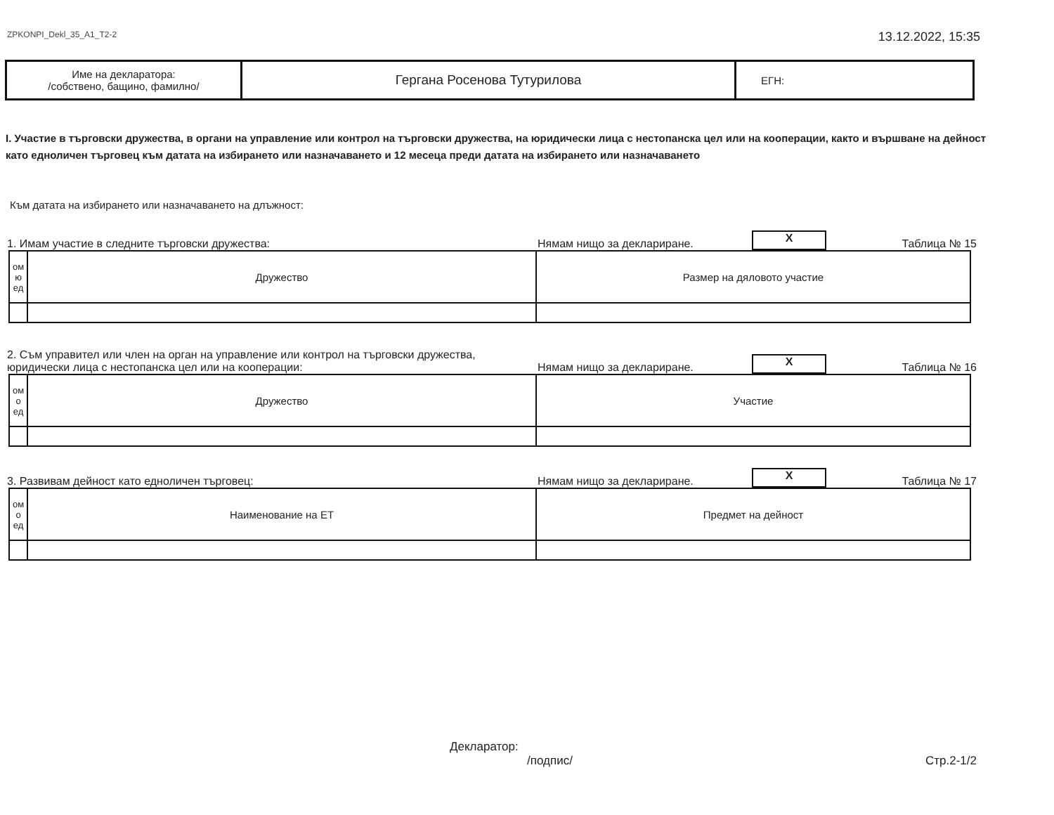ZPKONPI_Dekl_35_A1_T2-2 13.12.2022, 15:35
| Име на декларатора: /собствено, бащино, фамилно/ | Гергана Росенова Тутурилова | ЕГН: |
I. Участие в търговски дружества, в органи на управление или контрол на търговски дружества, на юридически лица с нестопанска цел или на кооперации, както и вършване на дейност като едноличен търговец към датата на избирането или назначаването и 12 месеца преди датата на избирането или назначаването
Към датата на избирането или назначаването на длъжност:
1. Имам участие в следните търговски дружества: Нямам нищо за деклариране. X Таблица № 15
| ом ю ед | Дружество | Размер на дяловото участие |
2. Съм управител или член на орган на управление или контрол на търговски дружества,
юридически лица с нестопанска цел или на кооперации: Нямам нищо за деклариране. X Таблица № 16
| ом о ед | Дружество | Участие |
3. Развивам дейност като едноличен търговец: Нямам нищо за деклариране. X Таблица № 17
| ом о ед | Наименование на ЕТ | Предмет на дейност |
Декларатор:
/подпис/ Стр.2-1/2